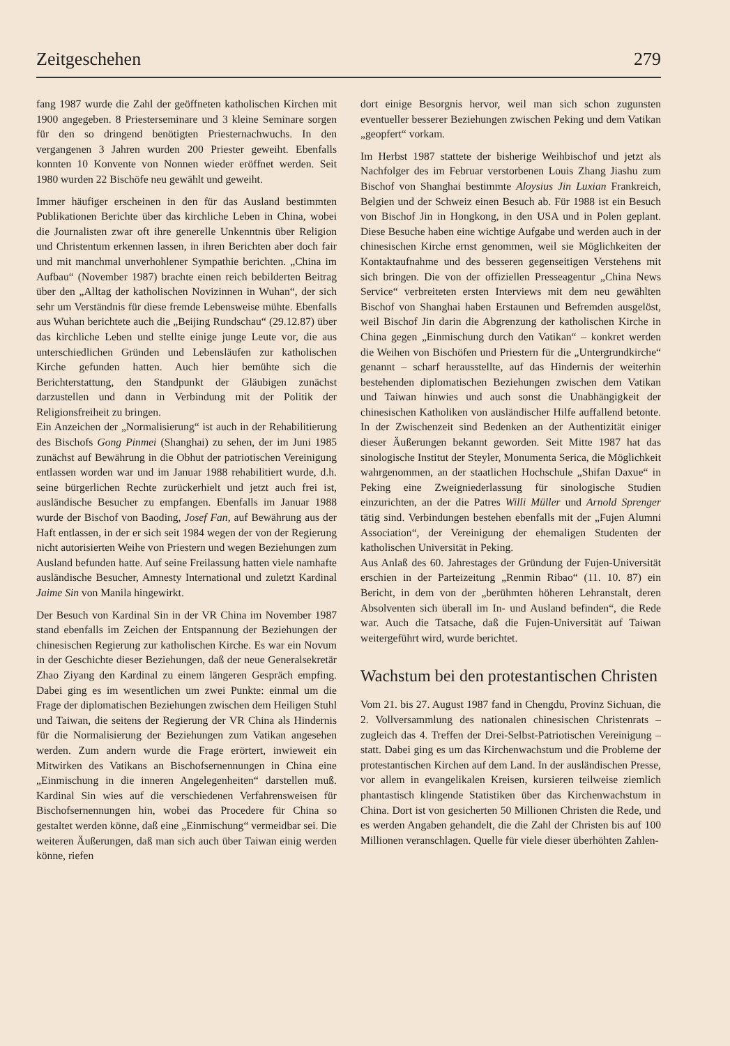Zeitgeschehen 279
fang 1987 wurde die Zahl der geöffneten katholischen Kirchen mit 1900 angegeben. 8 Priesterseminare und 3 kleine Seminare sorgen für den so dringend benötigten Priesternachwuchs. In den vergangenen 3 Jahren wurden 200 Priester geweiht. Ebenfalls konnten 10 Konvente von Nonnen wieder eröffnet werden. Seit 1980 wurden 22 Bischöfe neu gewählt und geweiht.
Immer häufiger erscheinen in den für das Ausland bestimmten Publikationen Berichte über das kirchliche Leben in China, wobei die Journalisten zwar oft ihre generelle Unkenntnis über Religion und Christentum erkennen lassen, in ihren Berichten aber doch fair und mit manchmal unverhohlener Sympathie berichten. „China im Aufbau“ (November 1987) brachte einen reich bebilderten Beitrag über den „Alltag der katholischen Novizinnen in Wuhan“, der sich sehr um Verständnis für diese fremde Lebensweise mühte. Ebenfalls aus Wuhan berichtete auch die „Beijing Rundschau“ (29.12.87) über das kirchliche Leben und stellte einige junge Leute vor, die aus unterschiedlichen Gründen und Lebensläufen zur katholischen Kirche gefunden hatten. Auch hier bemühte sich die Berichterstattung, den Standpunkt der Gläubigen zunächst darzustellen und dann in Verbindung mit der Politik der Religionsfreiheit zu bringen.
Ein Anzeichen der „Normalisierung“ ist auch in der Rehabilitierung des Bischofs Gong Pinmei (Shanghai) zu sehen, der im Juni 1985 zunächst auf Bewährung in die Obhut der patriotischen Vereinigung entlassen worden war und im Januar 1988 rehabilitiert wurde, d.h. seine bürgerlichen Rechte zurückerhielt und jetzt auch frei ist, ausländische Besucher zu empfangen. Ebenfalls im Januar 1988 wurde der Bischof von Baoding, Josef Fan, auf Bewährung aus der Haft entlassen, in der er sich seit 1984 wegen der von der Regierung nicht autorisierten Weihe von Priestern und wegen Beziehungen zum Ausland befunden hatte. Auf seine Freilassung hatten viele namhafte ausländische Besucher, Amnesty International und zuletzt Kardinal Jaime Sin von Manila hingewirkt.
Der Besuch von Kardinal Sin in der VR China im November 1987 stand ebenfalls im Zeichen der Entspannung der Beziehungen der chinesischen Regierung zur katholischen Kirche. Es war ein Novum in der Geschichte dieser Beziehungen, daß der neue Generalsekretär Zhao Ziyang den Kardinal zu einem längeren Gespräch empfing. Dabei ging es im wesentlichen um zwei Punkte: einmal um die Frage der diplomatischen Beziehungen zwischen dem Heiligen Stuhl und Taiwan, die seitens der Regierung der VR China als Hindernis für die Normalisierung der Beziehungen zum Vatikan angesehen werden. Zum andern wurde die Frage erörtert, inwieweit ein Mitwirken des Vatikans an Bischofsernennungen in China eine „Einmischung in die inneren Angelegenheiten“ darstellen muß. Kardinal Sin wies auf die verschiedenen Verfahrensweisen für Bischofsernennungen hin, wobei das Procedere für China so gestaltet werden könne, daß eine „Einmischung“ vermeidbar sei. Die weiteren Äußerungen, daß man sich auch über Taiwan einig werden könne, riefen
dort einige Besorgnis hervor, weil man sich schon zugunsten eventueller besserer Beziehungen zwischen Peking und dem Vatikan „geopfert“ vorkam.
Im Herbst 1987 stattete der bisherige Weihbischof und jetzt als Nachfolger des im Februar verstorbenen Louis Zhang Jiashu zum Bischof von Shanghai bestimmte Aloysius Jin Luxian Frankreich, Belgien und der Schweiz einen Besuch ab. Für 1988 ist ein Besuch von Bischof Jin in Hongkong, in den USA und in Polen geplant. Diese Besuche haben eine wichtige Aufgabe und werden auch in der chinesischen Kirche ernst genommen, weil sie Möglichkeiten der Kontaktaufnahme und des besseren gegenseitigen Verstehens mit sich bringen. Die von der offiziellen Presseagentur „China News Service“ verbreiteten ersten Interviews mit dem neu gewählten Bischof von Shanghai haben Erstaunen und Befremden ausgelöst, weil Bischof Jin darin die Abgrenzung der katholischen Kirche in China gegen „Einmischung durch den Vatikan“ – konkret werden die Weihen von Bischöfen und Priestern für die „Untergrundkirche“ genannt – scharf herausstellte, auf das Hindernis der weiterhin bestehenden diplomatischen Beziehungen zwischen dem Vatikan und Taiwan hinwies und auch sonst die Unabhängigkeit der chinesischen Katholiken von ausländischer Hilfe auffallend betonte. In der Zwischenzeit sind Bedenken an der Authentizität einiger dieser Äußerungen bekannt geworden. Seit Mitte 1987 hat das sinologische Institut der Steyler, Monumenta Serica, die Möglichkeit wahrgenommen, an der staatlichen Hochschule „Shifan Daxue“ in Peking eine Zweigniederlassung für sinologische Studien einzurichten, an der die Patres Willi Müller und Arnold Sprenger tätig sind. Verbindungen bestehen ebenfalls mit der „Fujen Alumni Association“, der Vereinigung der ehemaligen Studenten der katholischen Universität in Peking.
Aus Anlaß des 60. Jahrestages der Gründung der Fujen-Universität erschien in der Parteizeitung „Renmin Ribao“ (11. 10. 87) ein Bericht, in dem von der „berühmten höheren Lehranstalt, deren Absolventen sich überall im In- und Ausland befinden“, die Rede war. Auch die Tatsache, daß die Fujen-Universität auf Taiwan weitergeführt wird, wurde berichtet.
Wachstum bei den protestantischen Christen
Vom 21. bis 27. August 1987 fand in Chengdu, Provinz Sichuan, die 2. Vollversammlung des nationalen chinesischen Christenrats – zugleich das 4. Treffen der Drei-Selbst-Patriotischen Vereinigung – statt. Dabei ging es um das Kirchenwachstum und die Probleme der protestantischen Kirchen auf dem Land. In der ausländischen Presse, vor allem in evangelikalen Kreisen, kursieren teilweise ziemlich phantastisch klingende Statistiken über das Kirchenwachstum in China. Dort ist von gesicherten 50 Millionen Christen die Rede, und es werden Angaben gehandelt, die die Zahl der Christen bis auf 100 Millionen veranschlagen. Quelle für viele dieser überhöhten Zahlen-